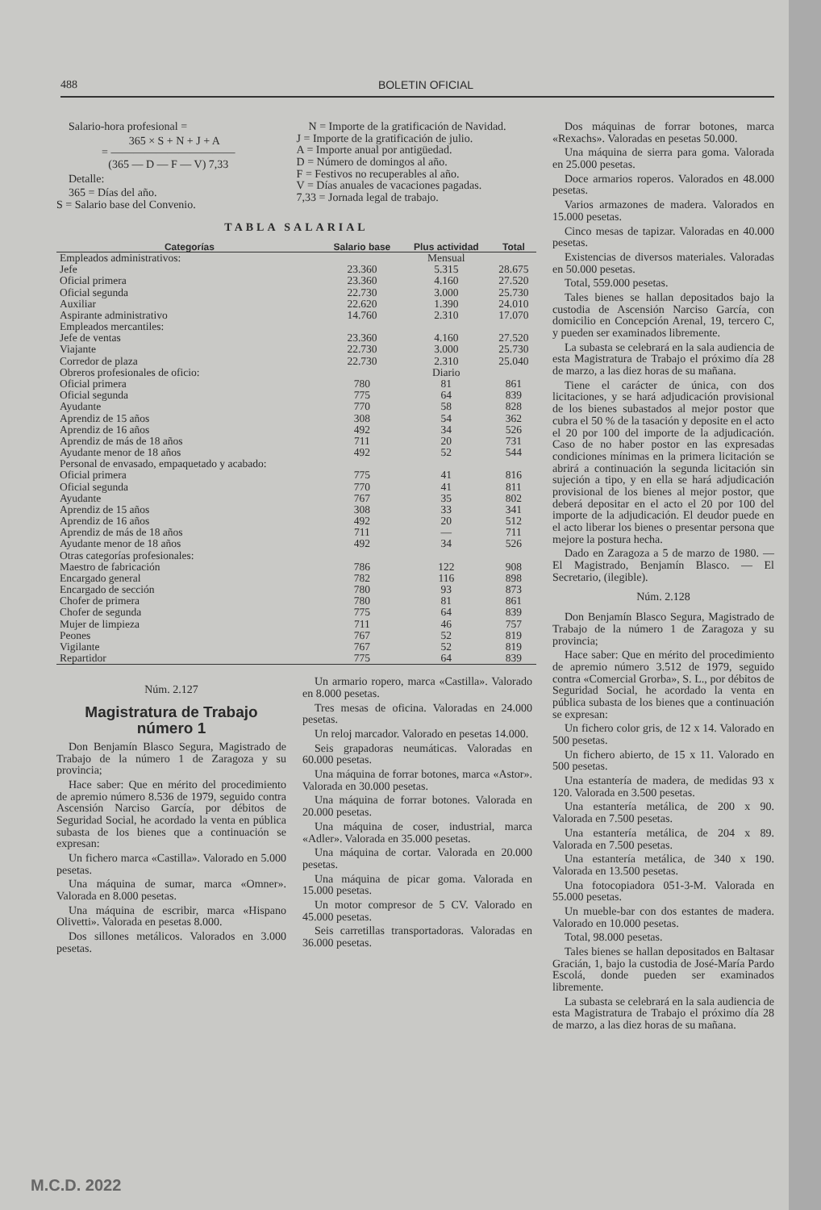488 BOLETIN OFICIAL
Salario-hora profesional =
365 × S + N + J + A
= ―――――――――――
(365 — D — F — V) 7,33
Detalle:
365 = Días del año.
S = Salario base del Convenio.
N = Importe de la gratificación de Navidad.
J = Importe de la gratificación de julio.
A = Importe anual por antigüedad.
D = Número de domingos al año.
F = Festivos no recuperables al año.
V = Días anuales de vacaciones pagadas.
7,33 = Jornada legal de trabajo.
TABLA SALARIAL
| Categorías | Salario base | Plus actividad | Total |
| --- | --- | --- | --- |
| Empleados administrativos: | | Mensual | |
| Jefe | 23.360 | 5.315 | 28.675 |
| Oficial primera | 23.360 | 4.160 | 27.520 |
| Oficial segunda | 22.730 | 3.000 | 25.730 |
| Auxiliar | 22.620 | 1.390 | 24.010 |
| Aspirante administrativo | 14.760 | 2.310 | 17.070 |
| Empleados mercantiles: | | | |
| Jefe de ventas | 23.360 | 4.160 | 27.520 |
| Viajante | 22.730 | 3.000 | 25.730 |
| Corredor de plaza | 22.730 | 2.310 | 25.040 |
| Obreros profesionales de oficio: | | Diario | |
| Oficial primera | 780 | 81 | 861 |
| Oficial segunda | 775 | 64 | 839 |
| Ayudante | 770 | 58 | 828 |
| Aprendiz de 15 años | 308 | 54 | 362 |
| Aprendiz de 16 años | 492 | 34 | 526 |
| Aprendiz de más de 18 años | 711 | 20 | 731 |
| Ayudante menor de 18 años | 492 | 52 | 544 |
| Personal de envasado, empaquetado y acabado: | | | |
| Oficial primera | 775 | 41 | 816 |
| Oficial segunda | 770 | 41 | 811 |
| Ayudante | 767 | 35 | 802 |
| Aprendiz de 15 años | 308 | 33 | 341 |
| Aprendiz de 16 años | 492 | 20 | 512 |
| Aprendiz de más de 18 años | 711 | — | 711 |
| Ayudante menor de 18 años | 492 | 34 | 526 |
| Otras categorías profesionales: | | | |
| Maestro de fabricación | 786 | 122 | 908 |
| Encargado general | 782 | 116 | 898 |
| Encargado de sección | 780 | 93 | 873 |
| Chofer de primera | 780 | 81 | 861 |
| Chofer de segunda | 775 | 64 | 839 |
| Mujer de limpieza | 711 | 46 | 757 |
| Peones | 767 | 52 | 819 |
| Vigilante | 767 | 52 | 819 |
| Repartidor | 775 | 64 | 839 |
Núm. 2.127
Magistratura de Trabajo número 1
Don Benjamín Blasco Segura, Magistrado de Trabajo de la número 1 de Zaragoza y su provincia;
Hace saber: Que en mérito del procedimiento de apremio número 8.536 de 1979, seguido contra Ascensión Narciso García, por débitos de Seguridad Social, he acordado la venta en pública subasta de los bienes que a continuación se expresan:
Un fichero marca «Castilla». Valorado en 5.000 pesetas.
Una máquina de sumar, marca «Omner». Valorada en 8.000 pesetas.
Una máquina de escribir, marca «Hispano Olivetti». Valorada en pesetas 8.000.
Dos sillones metálicos. Valorados en 3.000 pesetas.
Un armario ropero, marca «Castilla». Valorado en 8.000 pesetas.
Tres mesas de oficina. Valoradas en 24.000 pesetas.
Un reloj marcador. Valorado en pesetas 14.000.
Seis grapadoras neumáticas. Valoradas en 60.000 pesetas.
Una máquina de forrar botones, marca «Astor». Valorada en 30.000 pesetas.
Una máquina de forrar botones. Valorada en 20.000 pesetas.
Una máquina de coser, industrial, marca «Adler». Valorada en 35.000 pesetas.
Una máquina de cortar. Valorada en 20.000 pesetas.
Una máquina de picar goma. Valorada en 15.000 pesetas.
Un motor compresor de 5 CV. Valorado en 45.000 pesetas.
Seis carretillas transportadoras. Valoradas en 36.000 pesetas.
Dos máquinas de forrar botones, marca «Rexachs». Valoradas en pesetas 50.000.
Una máquina de sierra para goma. Valorada en 25.000 pesetas.
Doce armarios roperos. Valorados en 48.000 pesetas.
Varios armazones de madera. Valorados en 15.000 pesetas.
Cinco mesas de tapizar. Valoradas en 40.000 pesetas.
Existencias de diversos materiales. Valoradas en 50.000 pesetas.
Total, 559.000 pesetas.
Tales bienes se hallan depositados bajo la custodia de Ascensión Narciso García, con domicilio en Concepción Arenal, 19, tercero C, y pueden ser examinados libremente.
La subasta se celebrará en la sala audiencia de esta Magistratura de Trabajo el próximo día 28 de marzo, a las diez horas de su mañana.
Tiene el carácter de única, con dos licitaciones, y se hará adjudicación provisional de los bienes subastados al mejor postor que cubra el 50 % de la tasación y deposite en el acto el 20 por 100 del importe de la adjudicación. Caso de no haber postor en las expresadas condiciones mínimas en la primera licitación se abrirá a continuación la segunda licitación sin sujeción a tipo, y en ella se hará adjudicación provisional de los bienes al mejor postor, que deberá depositar en el acto el 20 por 100 del importe de la adjudicación. El deudor puede en el acto liberar los bienes o presentar persona que mejore la postura hecha.
Dado en Zaragoza a 5 de marzo de 1980. — El Magistrado, Benjamín Blasco. — El Secretario, (ilegible).
Núm. 2.128
Don Benjamín Blasco Segura, Magistrado de Trabajo de la número 1 de Zaragoza y su provincia;
Hace saber: Que en mérito del procedimiento de apremio número 3.512 de 1979, seguido contra «Comercial Grorba», S. L., por débitos de Seguridad Social, he acordado la venta en pública subasta de los bienes que a continuación se expresan:
Un fichero color gris, de 12 x 14. Valorado en 500 pesetas.
Un fichero abierto, de 15 x 11. Valorado en 500 pesetas.
Una estantería de madera, de medidas 93 x 120. Valorada en 3.500 pesetas.
Una estantería metálica, de 200 x 90. Valorada en 7.500 pesetas.
Una estantería metálica, de 204 x 89. Valorada en 7.500 pesetas.
Una estantería metálica, de 340 x 190. Valorada en 13.500 pesetas.
Una fotocopiadora 051-3-M. Valorada en 55.000 pesetas.
Un mueble-bar con dos estantes de madera. Valorado en 10.000 pesetas.
Total, 98.000 pesetas.
Tales bienes se hallan depositados en Baltasar Gracián, 1, bajo la custodia de José-María Pardo Escolá, donde pueden ser examinados libremente.
La subasta se celebrará en la sala audiencia de esta Magistratura de Trabajo el próximo día 28 de marzo, a las diez horas de su mañana.
M.C.D. 2022